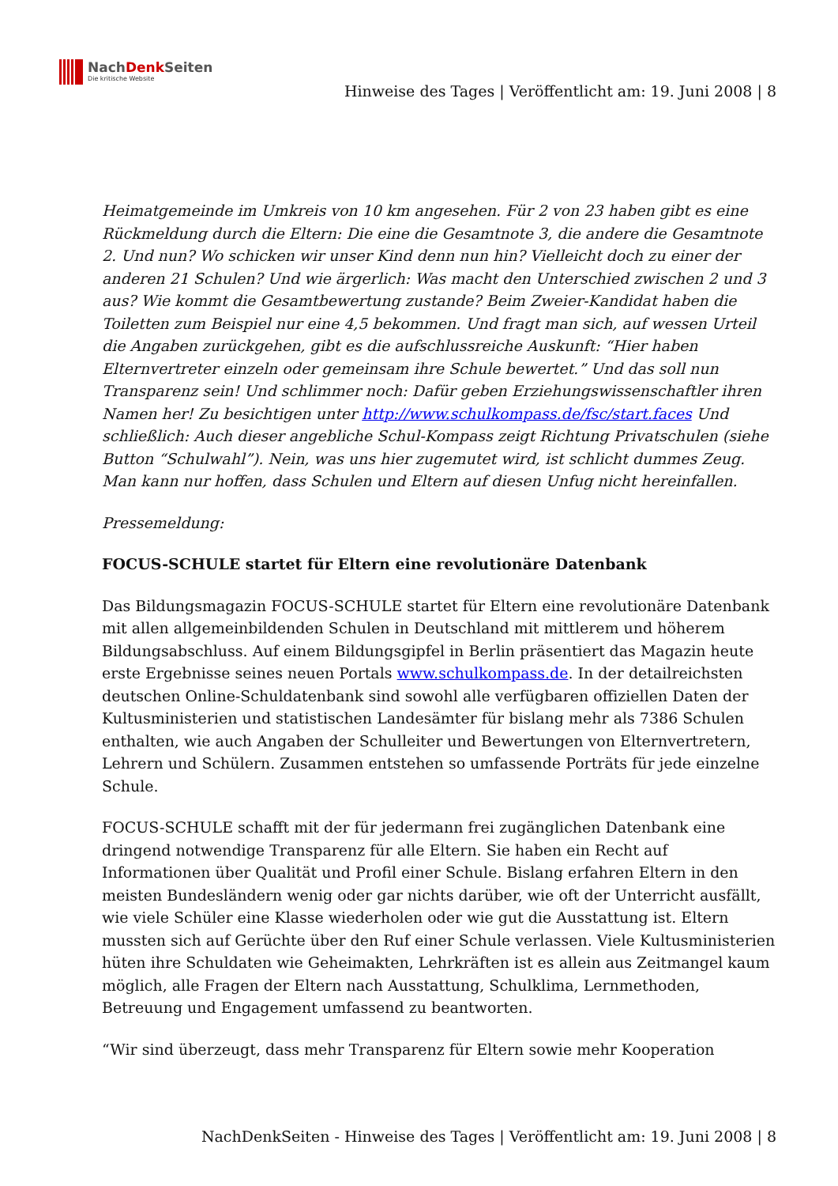NachDenk Seiten
Die kritische Website
Hinweise des Tages | Veröffentlicht am: 19. Juni 2008 | 8
Heimatgemeinde im Umkreis von 10 km angesehen. Für 2 von 23 haben gibt es eine Rückmeldung durch die Eltern: Die eine die Gesamtnote 3, die andere die Gesamtnote 2. Und nun? Wo schicken wir unser Kind denn nun hin? Vielleicht doch zu einer der anderen 21 Schulen? Und wie ärgerlich: Was macht den Unterschied zwischen 2 und 3 aus? Wie kommt die Gesamtbewertung zustande? Beim Zweier-Kandidat haben die Toiletten zum Beispiel nur eine 4,5 bekommen. Und fragt man sich, auf wessen Urteil die Angaben zurückgehen, gibt es die aufschlussreiche Auskunft: “Hier haben Elternvertreter einzeln oder gemeinsam ihre Schule bewertet.” Und das soll nun Transparenz sein! Und schlimmer noch: Dafür geben Erziehungswissenschaftler ihren Namen her! Zu besichtigen unter http://www.schulkompass.de/fsc/start.faces Und schließlich: Auch dieser angebliche Schul-Kompass zeigt Richtung Privatschulen (siehe Button “Schulwahl”). Nein, was uns hier zugemutet wird, ist schlicht dummes Zeug. Man kann nur hoffen, dass Schulen und Eltern auf diesen Unfug nicht hereinfallen.
Pressemeldung:
FOCUS-SCHULE startet für Eltern eine revolutionäre Datenbank
Das Bildungsmagazin FOCUS-SCHULE startet für Eltern eine revolutionäre Datenbank mit allen allgemeinbildenden Schulen in Deutschland mit mittlerem und höherem Bildungsabschluss. Auf einem Bildungsgipfel in Berlin präsentiert das Magazin heute erste Ergebnisse seines neuen Portals www.schulkompass.de. In der detailreichsten deutschen Online-Schuldatenbank sind sowohl alle verfügbaren offiziellen Daten der Kultusministerien und statistischen Landesämter für bislang mehr als 7386 Schulen enthalten, wie auch Angaben der Schulleiter und Bewertungen von Elternvertretern, Lehrern und Schülern. Zusammen entstehen so umfassende Porträts für jede einzelne Schule.
FOCUS-SCHULE schafft mit der für jedermann frei zugänglichen Datenbank eine dringend notwendige Transparenz für alle Eltern. Sie haben ein Recht auf Informationen über Qualität und Profil einer Schule. Bislang erfahren Eltern in den meisten Bundesländern wenig oder gar nichts darüber, wie oft der Unterricht ausfällt, wie viele Schüler eine Klasse wiederholen oder wie gut die Ausstattung ist. Eltern mussten sich auf Gerüchte über den Ruf einer Schule verlassen. Viele Kultusministerien hüten ihre Schuldaten wie Geheimakten, Lehrkräften ist es allein aus Zeitmangel kaum möglich, alle Fragen der Eltern nach Ausstattung, Schulklima, Lernmethoden, Betreuung und Engagement umfassend zu beantworten.
“Wir sind überzeugt, dass mehr Transparenz für Eltern sowie mehr Kooperation
NachDenkSeiten - Hinweise des Tages | Veröffentlicht am: 19. Juni 2008 | 8